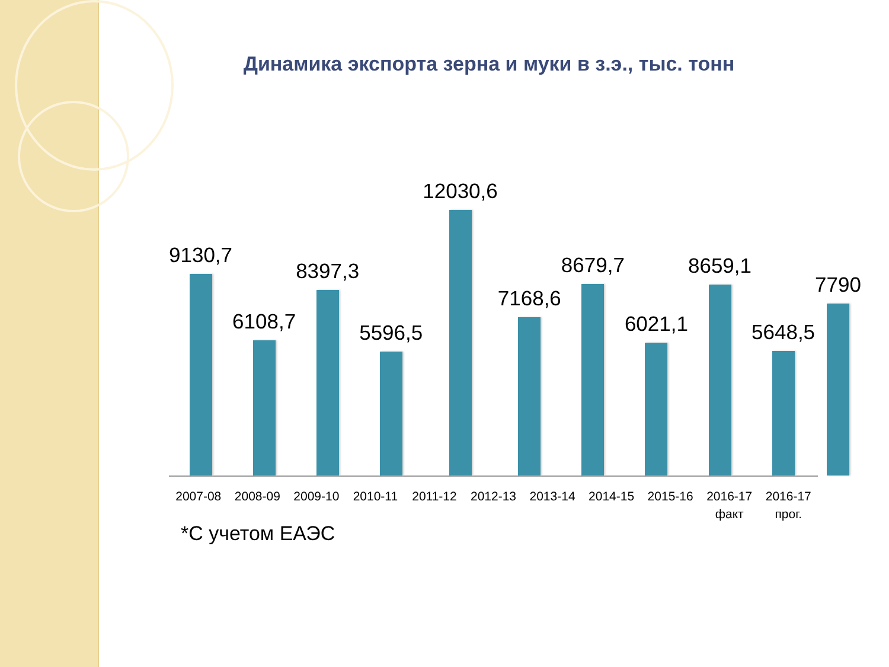Динамика экспорта зерна и муки в з.э., тыс. тонн
9130,7 6108,7 8397,3 5596,5 12030,6 7168,6 8679,7 6021,1 8659,1 5648,5 7790
2007-08 2008-09 2009-10 2010-11 2011-12 2012-13 2013-14 2014-15 2015-16 2016-17
факт
2016-17
прог.
*С учетом ЕАЭС